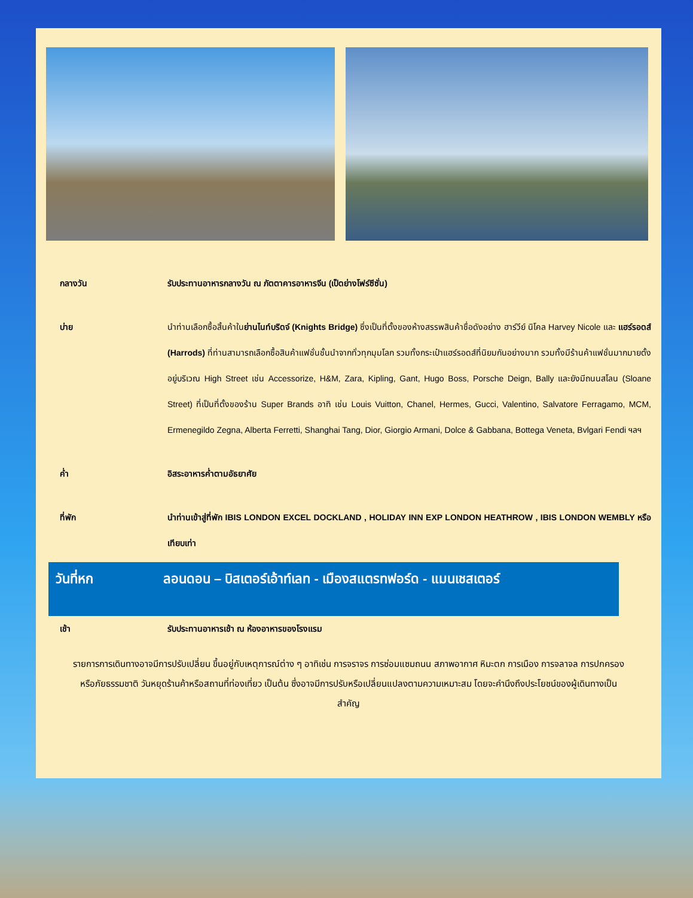กลางวัน รับประทานอาหารกลางวัน ณ ภัตตาคารอาหารจีน (เป็ดย่างโฟร์ซีซั่น)
บ่าย นำท่านเลือกซื้อสิ้นค้าในย่านไนท์บริดจ์ (Knights Bridge) ซึ่งเป็นที่ตั้งของห้างสรรพสินค้าชื่อดังอย่าง ฮาร์วีย์ นิโคล Harvey Nicole และ แฮร์รอดส์ (Harrods) ที่ท่านสามารถเลือกซื้อสินค้าแฟชั่นชั้นนำจากทั่วทุกมุมโลก รวมทั้งกระเป๋าแฮร์รอดส์ที่นิยมกันอย่างมาก รวมทั้งมีร้านค้าแฟชั่นมากมายตั้งอยู่บริเวณ High Street เช่น Accessorize, H&M, Zara, Kipling, Gant, Hugo Boss, Porsche Deign, Bally และยังมีถนนสโลน (Sloane Street) ที่เป็นที่ตั้งของร้าน Super Brands อาทิ เช่น Louis Vuitton, Chanel, Hermes, Gucci, Valentino, Salvatore Ferragamo, MCM, Ermenegildo Zegna, Alberta Ferretti, Shanghai Tang, Dior, Giorgio Armani, Dolce & Gabbana, Bottega Veneta, Bvlgari Fendi ฯลฯ
ค่ำ อิสระอาหารค่ำตามอัธยาศัย
ที่พัก นำท่านเข้าสู่ที่พัก IBIS LONDON EXCEL DOCKLAND , HOLIDAY INN EXP LONDON HEATHROW , IBIS LONDON WEMBLY หรือเทียบเท่า
วันที่หก ลอนดอน – บิสเตอร์เอ้าท์เลท - เมืองสแตรทฟอร์ด - แมนเชสเตอร์
เช้า รับประทานอาหารเช้า ณ ห้องอาหารของโรงแรม
รายการการเดินทางอาจมีการปรับเปลี่ยน ขึ้นอยู่กับเหตุการณ์ต่าง ๆ อาทิเช่น การจราจร การซ่อมแซมถนน สภาพอากาศ หิมะตก การเมือง การจลาจล การปกครอง หรือภัยธรรมชาติ วันหยุดร้านค้าหรือสถานที่ท่องเที่ยว เป็นต้น ซึ่งอาจมีการปรับหรือเปลี่ยนแปลงตามความเหมาะสม โดยจะคำนึงถึงประโยชน์ของผู้เดินทางเป็นสำคัญ